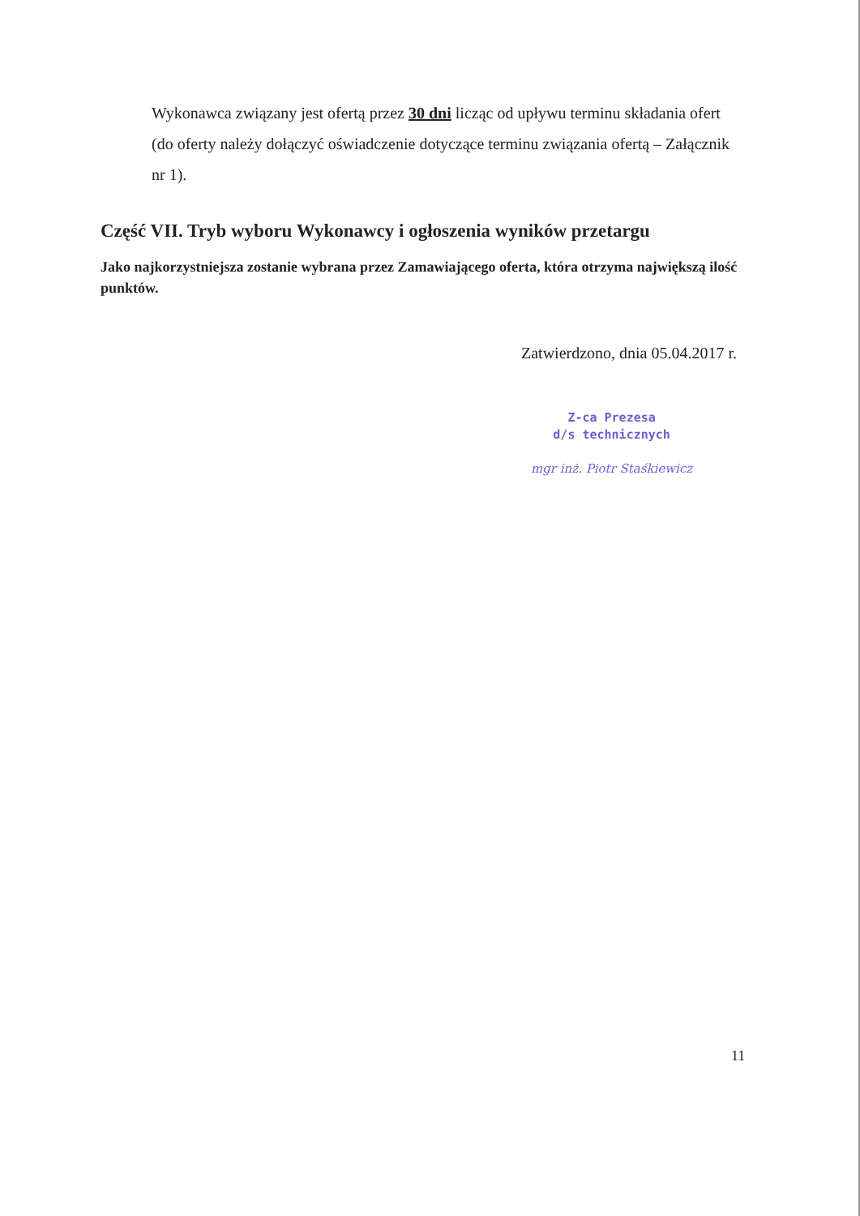Wykonawca związany jest ofertą przez 30 dni licząc od upływu terminu składania ofert (do oferty należy dołączyć oświadczenie dotyczące terminu związania ofertą – Załącznik nr 1).
Część VII. Tryb wyboru Wykonawcy i ogłoszenia wyników przetargu
Jako najkorzystniejsza zostanie wybrana przez Zamawiającego oferta, która otrzyma największą ilość punktów.
Zatwierdzono, dnia 05.04.2017 r.
Z-ca Prezesa
d/s technicznych
mgr inż. Piotr Staśkiewicz
11